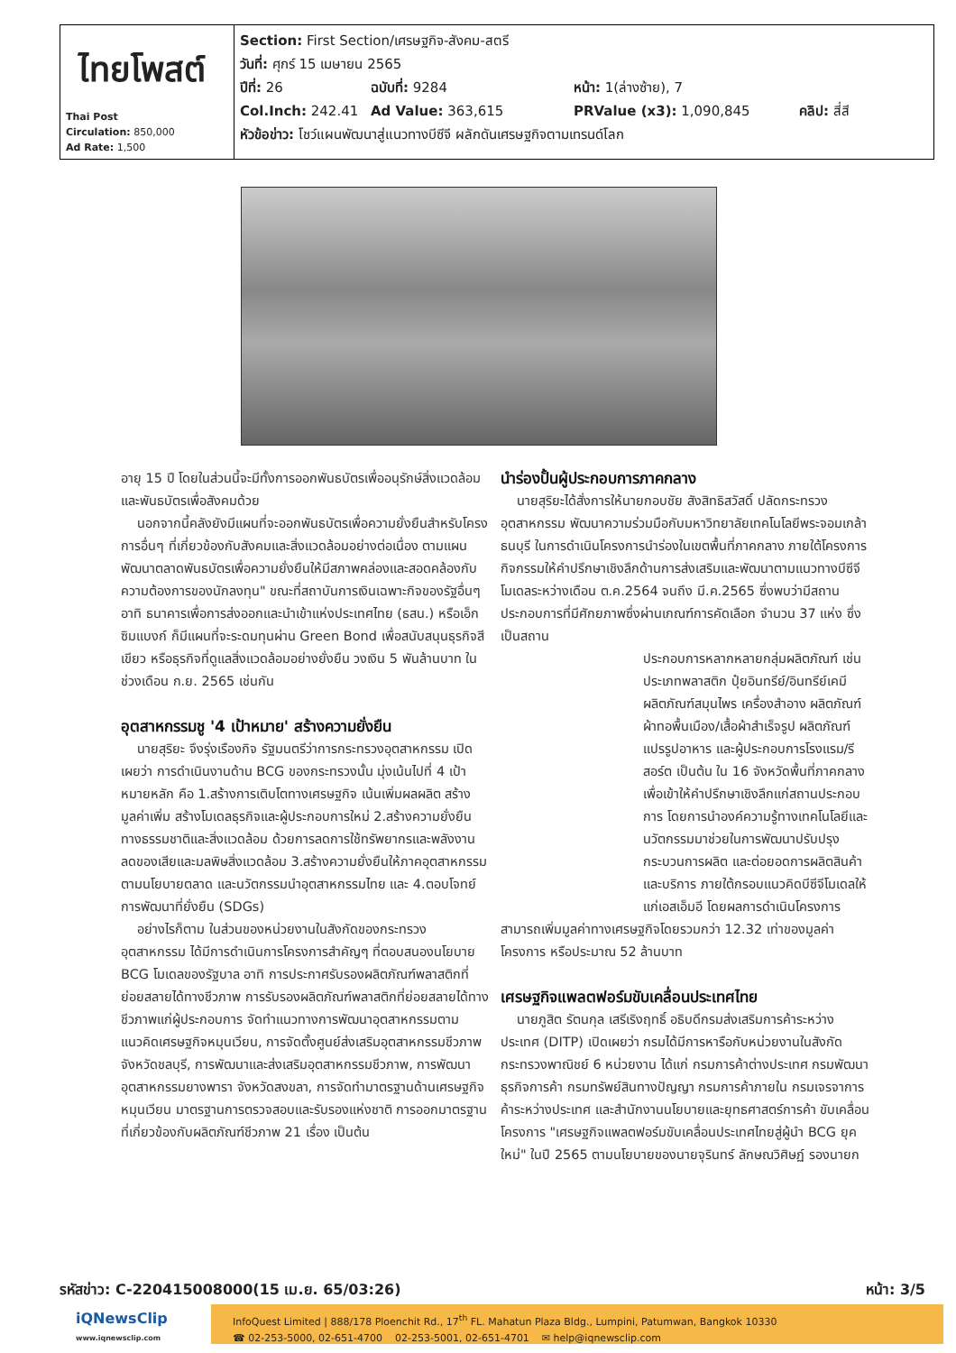| ไทยโพสต์ Thai Post Circulation: 850,000 Ad Rate: 1,500 | Section: First Section/เศรษฐกิจ-สังคม-สตรี วันที่: ศุกร์ 15 เมษายน 2565 ปีที่: 26 ฉบับที่: 9284 หน้า: 1(ล่างซ้าย), 7 Col.Inch: 242.41 Ad Value: 363,615 PRValue (x3): 1,090,845 คลิป: สี่สี หัวข้อข่าว: โชว์แผนพัฒนาสู่แนวทางบีซีจี ผลักดันเศรษฐกิจตามเทรนด์โลก |
อายุ 15 ปี โดยในส่วนนี้จะมีทั้งการออกพันธบัตรเพื่ออนุรักษ์สิ่งแวดล้อม และพันธบัตรเพื่อสังคมด้วย
นอกจากนี้คลังยังมีแผนที่จะออกพันธบัตรเพื่อความยั่งยืนสำหรับโครงการอื่นๆ ที่เกี่ยวข้องกับสังคมและสิ่งแวดล้อมอย่างต่อเนื่อง ตามแผนพัฒนาตลาดพันธบัตรเพื่อความยั่งยืนให้มีสภาพคล่องและสอดคล้องกับความต้องการของนักลงทุน" ขณะที่สถาบันการเงินเฉพาะกิจของรัฐอื่นๆ อาทิ ธนาคารเพื่อการส่งออกและนำเข้าแห่งประเทศไทย (ธสน.) หรือเอ็กซิมแบงก์ ก็มีแผนที่จะระดมทุนผ่าน Green Bond เพื่อสนับสนุนธุรกิจสีเขียว หรือธุรกิจที่ดูแลสิ่งแวดล้อมอย่างยั่งยืน วงเงิน 5 พันล้านบาท ในช่วงเดือน ก.ย. 2565 เช่นกัน
อุตสาหกรรมชู '4 เป้าหมาย' สร้างความยั่งยืน
นายสุริยะ จึงรุ่งเรืองกิจ รัฐมนตรีว่าการกระทรวงอุตสาหกรรม เปิดเผยว่า การดำเนินงานด้าน BCG ของกระทรวงนั้น มุ่งเน้นไปที่ 4 เป้าหมายหลัก คือ 1.สร้างการเติบโตทางเศรษฐกิจ เน้นเพิ่มผลผลิต สร้างมูลค่าเพิ่ม สร้างโมเดลธุรกิจและผู้ประกอบการใหม่ 2.สร้างความยั่งยืนทางธรรมชาติและสิ่งแวดล้อม ด้วยการลดการใช้ทรัพยากรและพลังงาน ลดของเสียและมลพิษสิ่งแวดล้อม 3.สร้างความยั่งยืนให้ภาคอุตสาหกรรม ตามนโยบายตลาด และนวัตกรรมนำอุตสาหกรรมไทย และ 4.ตอบโจทย์การพัฒนาที่ยั่งยืน (SDGs)
อย่างไรก็ตาม ในส่วนของหน่วยงานในสังกัดของกระทรวงอุตสาหกรรม ได้มีการดำเนินการโครงการสำคัญๆ ที่ตอบสนองนโยบาย BCG โมเดลของรัฐบาล อาทิ การประกาศรับรองผลิตภัณฑ์พลาสติกที่ย่อยสลายได้ทางชีวภาพ การรับรองผลิตภัณฑ์พลาสติกที่ย่อยสลายได้ทางชีวภาพแก่ผู้ประกอบการ จัดทำแนวทางการพัฒนาอุตสาหกรรมตามแนวคิดเศรษฐกิจหมุนเวียน, การจัดตั้งศูนย์ส่งเสริมอุตสาหกรรมชีวภาพ จังหวัดชลบุรี, การพัฒนาและส่งเสริมอุตสาหกรรมชีวภาพ, การพัฒนาอุตสาหกรรมยางพารา จังหวัดสงขลา, การจัดทำมาตรฐานด้านเศรษฐกิจหมุนเวียน มาตรฐานการตรวจสอบและรับรองแห่งชาติ การออกมาตรฐานที่เกี่ยวข้องกับผลิตภัณฑ์ชีวภาพ 21 เรื่อง เป็นต้น
นำร่องปั้นผู้ประกอบการภาคกลาง
นายสุริยะได้สั่งการให้นายกอบชัย สังสิทธิสวัสดิ์ ปลัดกระทรวงอุตสาหกรรม พัฒนาความร่วมมือกับมหาวิทยาลัยเทคโนโลยีพระจอมเกล้าธนบุรี ในการดำเนินโครงการนำร่องในเขตพื้นที่ภาคกลาง ภายใต้โครงการกิจกรรมให้คำปรึกษาเชิงลึกด้านการส่งเสริมและพัฒนาตามแนวทางบีซีจี โมเดลระหว่างเดือน ต.ค.2564 จนถึง มี.ค.2565 ซึ่งพบว่ามีสถานประกอบการที่มีศักยภาพซึ่งผ่านเกณฑ์การคัดเลือก จำนวน 37 แห่ง ซึ่งเป็นสถาน
ประกอบการหลากหลายกลุ่มผลิตภัณฑ์ เช่น ประเภทพลาสติก ปุ๋ยอินทรีย์/อินทรีย์เคมี ผลิตภัณฑ์สมุนไพร เครื่องสำอาง ผลิตภัณฑ์ผ้าทอพื้นเมือง/เสื้อผ้าสำเร็จรูป ผลิตภัณฑ์แปรรูปอาหาร และผู้ประกอบการโรงแรม/รีสอร์ต เป็นต้น ใน 16 จังหวัดพื้นที่ภาคกลาง เพื่อเข้าให้คำปรึกษาเชิงลึกแก่สถานประกอบการ โดยการนำองค์ความรู้ทางเทคโนโลยีและนวัตกรรมมาช่วยในการพัฒนาปรับปรุงกระบวนการผลิต และต่อยอดการผลิตสินค้าและบริการ ภายใต้กรอบแนวคิดบีซีจีโมเดลให้แก่เอสเอ็มอี โดยผลการดำเนินโครงการ
สามารถเพิ่มมูลค่าทางเศรษฐกิจโดยรวมกว่า 12.32 เท่าของมูลค่าโครงการ หรือประมาณ 52 ล้านบาท
เศรษฐกิจแพลตฟอร์มขับเคลื่อนประเทศไทย
นายภูสิต รัตนกุล เสรีเริงฤทธิ์ อธิบดีกรมส่งเสริมการค้าระหว่างประเทศ (DITP) เปิดเผยว่า กรมได้มีการหารือกับหน่วยงานในสังกัดกระทรวงพาณิชย์ 6 หน่วยงาน ได้แก่ กรมการค้าต่างประเทศ กรมพัฒนาธุรกิจการค้า กรมทรัพย์สินทางปัญญา กรมการค้าภายใน กรมเจรจาการค้าระหว่างประเทศ และสำนักงานนโยบายและยุทธศาสตร์การค้า ขับเคลื่อนโครงการ "เศรษฐกิจแพลตฟอร์มขับเคลื่อนประเทศไทยสู่ผู้นำ BCG ยุคใหม่" ในปี 2565 ตามนโยบายของนายจุรินทร์ ลักษณวิศิษฏ์ รองนายก
รหัสข่าว: C-220415008000(15 เม.ย. 65/03:26) หน้า: 3/5
iQNewsClip
www.iqnewsclip.com
InfoQuest Limited | 888/178 Ploenchit Rd., 17<sup>th</sup> FL. Mahatun Plaza Bldg., Lumpini, Patumwan, Bangkok 10330
☎ 02-253-5000, 02-651-4700 02-253-5001, 02-651-4701 ✉ help@iqnewsclip.com